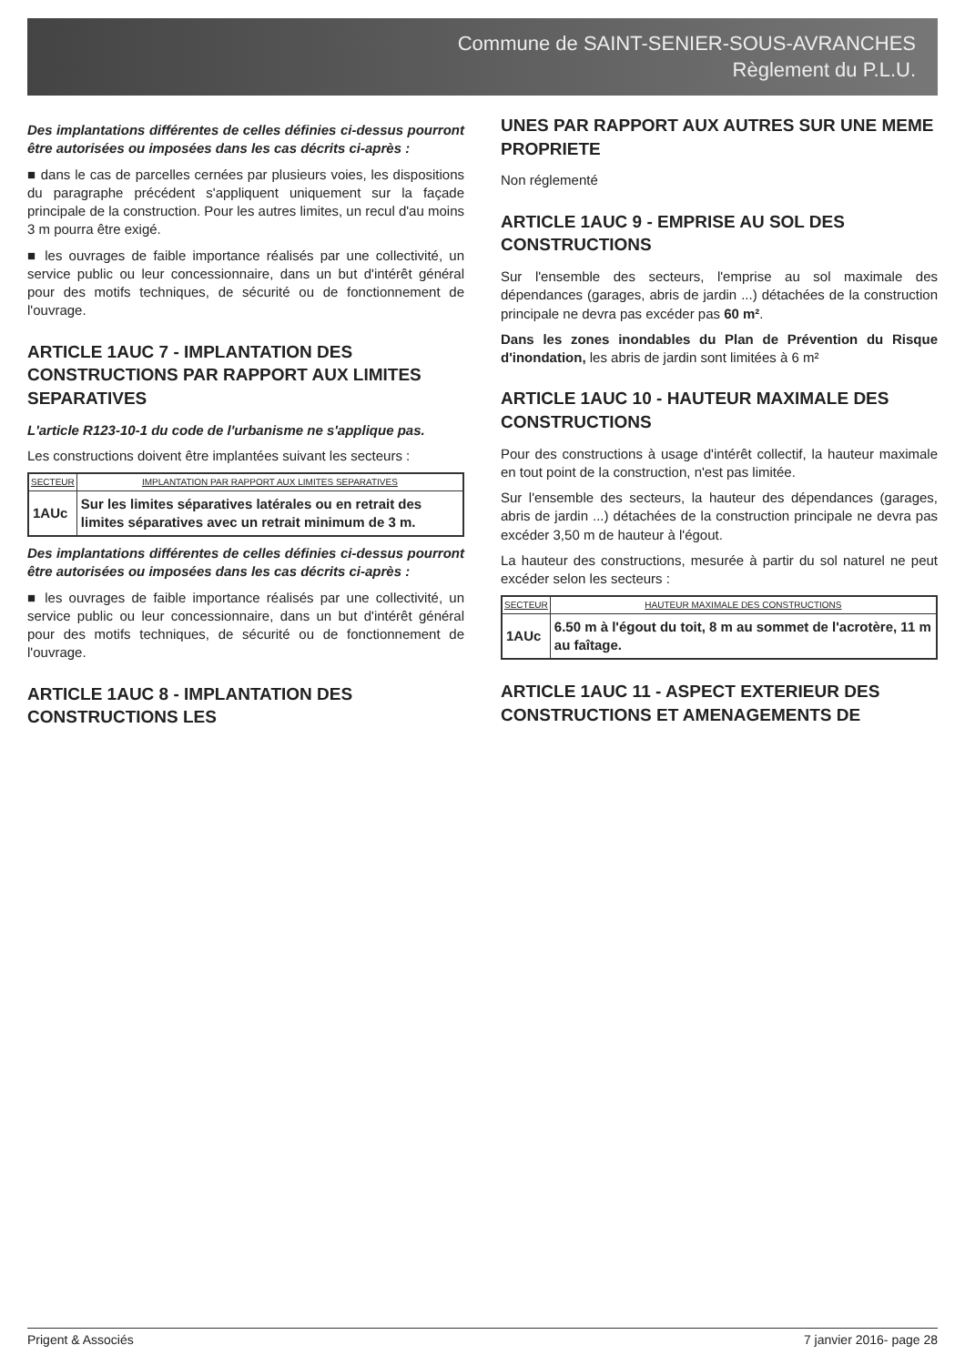Commune de SAINT-SENIER-SOUS-AVRANCHES
Règlement du P.L.U.
Des implantations différentes de celles définies ci-dessus pourront être autorisées ou imposées dans les cas décrits ci-après :
■ dans le cas de parcelles cernées par plusieurs voies, les dispositions du paragraphe précédent s'appliquent uniquement sur la façade principale de la construction. Pour les autres limites, un recul d'au moins 3 m pourra être exigé.
■ les ouvrages de faible importance réalisés par une collectivité, un service public ou leur concessionnaire, dans un but d'intérêt général pour des motifs techniques, de sécurité ou de fonctionnement de l'ouvrage.
ARTICLE 1AUC 7 - IMPLANTATION DES CONSTRUCTIONS PAR RAPPORT AUX LIMITES SEPARATIVES
L'article R123-10-1 du code de l'urbanisme ne s'applique pas.
Les constructions doivent être implantées suivant les secteurs :
| SECTEUR | IMPLANTATION PAR RAPPORT AUX LIMITES SEPARATIVES |
| --- | --- |
| 1AUc | Sur les limites séparatives latérales ou en retrait des limites séparatives avec un retrait minimum de 3 m. |
Des implantations différentes de celles définies ci-dessus pourront être autorisées ou imposées dans les cas décrits ci-après :
■ les ouvrages de faible importance réalisés par une collectivité, un service public ou leur concessionnaire, dans un but d'intérêt général pour des motifs techniques, de sécurité ou de fonctionnement de l'ouvrage.
ARTICLE 1AUC 8 - IMPLANTATION DES CONSTRUCTIONS LES
UNES PAR RAPPORT AUX AUTRES SUR UNE MEME PROPRIETE
Non réglementé
ARTICLE 1AUC 9 - EMPRISE AU SOL DES CONSTRUCTIONS
Sur l'ensemble des secteurs, l'emprise au sol maximale des dépendances (garages, abris de jardin ...) détachées de la construction principale ne devra pas excéder pas 60 m².
Dans les zones inondables du Plan de Prévention du Risque d'inondation, les abris de jardin sont limitées à 6 m²
ARTICLE 1AUC 10 - HAUTEUR MAXIMALE DES CONSTRUCTIONS
Pour des constructions à usage d'intérêt collectif, la hauteur maximale en tout point de la construction, n'est pas limitée.
Sur l'ensemble des secteurs, la hauteur des dépendances (garages, abris de jardin ...) détachées de la construction principale ne devra pas excéder 3,50 m de hauteur à l'égout.
La hauteur des constructions, mesurée à partir du sol naturel ne peut excéder selon les secteurs :
| SECTEUR | HAUTEUR MAXIMALE DES CONSTRUCTIONS |
| --- | --- |
| 1AUc | 6.50 m à l'égout du toit, 8 m au sommet de l'acrotère, 11 m au faîtage. |
ARTICLE 1AUC 11 - ASPECT EXTERIEUR DES CONSTRUCTIONS ET AMENAGEMENTS DE
Prigent & Associés 7 janvier 2016- page 28